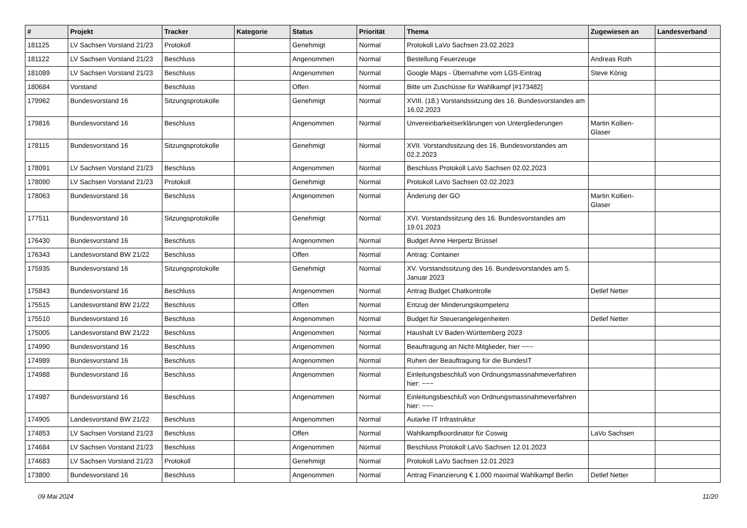| # | Projekt | Tracker | Kategorie | Status | Priorität | Thema | Zugewiesen an | Landesverband |
| --- | --- | --- | --- | --- | --- | --- | --- | --- |
| 181125 | LV Sachsen Vorstand 21/23 | Protokoll | | Genehmigt | Normal | Protokoll LaVo Sachsen 23.02.2023 | | |
| 181122 | LV Sachsen Vorstand 21/23 | Beschluss | | Angenommen | Normal | Bestellung Feuerzeuge | Andreas Roth | |
| 181089 | LV Sachsen Vorstand 21/23 | Beschluss | | Angenommen | Normal | Google Maps - Übernahme vom LGS-Eintrag | Steve König | |
| 180684 | Vorstand | Beschluss | | Offen | Normal | Bitte um Zuschüsse für Wahlkampf [#173482] | | |
| 179962 | Bundesvorstand 16 | Sitzungsprotokolle | | Genehmigt | Normal | XVIII. (18.) Vorstandssitzung des 16. Bundesvorstandes am 16.02.2023 | | |
| 179816 | Bundesvorstand 16 | Beschluss | | Angenommen | Normal | Unvereinbarkeitserklärungen von Untergliederungen | Martin Kollien-Glaser | |
| 178115 | Bundesvorstand 16 | Sitzungsprotokolle | | Genehmigt | Normal | XVII. Vorstandssitzung des 16. Bundesvorstandes am 02.2.2023 | | |
| 178091 | LV Sachsen Vorstand 21/23 | Beschluss | | Angenommen | Normal | Beschluss Protokoll LaVo Sachsen 02.02.2023 | | |
| 178090 | LV Sachsen Vorstand 21/23 | Protokoll | | Genehmigt | Normal | Protokoll LaVo Sachsen 02.02.2023 | | |
| 178063 | Bundesvorstand 16 | Beschluss | | Angenommen | Normal | Änderung der GO | Martin Kollien-Glaser | |
| 177511 | Bundesvorstand 16 | Sitzungsprotokolle | | Genehmigt | Normal | XVI. Vorstandssitzung des 16. Bundesvorstandes am 19.01.2023 | | |
| 176430 | Bundesvorstand 16 | Beschluss | | Angenommen | Normal | Budget Anne Herpertz Brüssel | | |
| 176343 | Landesvorstand BW 21/22 | Beschluss | | Offen | Normal | Antrag: Container | | |
| 175935 | Bundesvorstand 16 | Sitzungsprotokolle | | Genehmigt | Normal | XV. Vorstandssitzung des 16. Bundesvorstandes am 5. Januar 2023 | | |
| 175843 | Bundesvorstand 16 | Beschluss | | Angenommen | Normal | Antrag Budget Chatkontrolle | Detlef Netter | |
| 175515 | Landesvorstand BW 21/22 | Beschluss | | Offen | Normal | Entzug der Minderungskompetenz | | |
| 175510 | Bundesvorstand 16 | Beschluss | | Angenommen | Normal | Budget für Steuerangelegenheiten | Detlef Netter | |
| 175005 | Landesvorstand BW 21/22 | Beschluss | | Angenommen | Normal | Haushalt LV Baden-Württemberg 2023 | | |
| 174990 | Bundesvorstand 16 | Beschluss | | Angenommen | Normal | Beauftragung an Nicht-Mitglieder, hier ~~~ | | |
| 174989 | Bundesvorstand 16 | Beschluss | | Angenommen | Normal | Ruhen der Beauftragung für die BundesIT | | |
| 174988 | Bundesvorstand 16 | Beschluss | | Angenommen | Normal | Einleitungsbeschluß von Ordnungsmassnahmeverfahren hier: ~~~ | | |
| 174987 | Bundesvorstand 16 | Beschluss | | Angenommen | Normal | Einleitungsbeschluß von Ordnungsmassnahmeverfahren hier: ~~~ | | |
| 174905 | Landesvorstand BW 21/22 | Beschluss | | Angenommen | Normal | Autarke IT Infrastruktur | | |
| 174853 | LV Sachsen Vorstand 21/23 | Beschluss | | Offen | Normal | Wahlkampfkoordinator für Coswig | LaVo Sachsen | |
| 174684 | LV Sachsen Vorstand 21/23 | Beschluss | | Angenommen | Normal | Beschluss Protokoll LaVo Sachsen 12.01.2023 | | |
| 174683 | LV Sachsen Vorstand 21/23 | Protokoll | | Genehmigt | Normal | Protokoll LaVo Sachsen 12.01.2023 | | |
| 173800 | Bundesvorstand 16 | Beschluss | | Angenommen | Normal | Antrag Finanzierung € 1.000 maximal Wahlkampf Berlin | Detlef Netter | |
09 Mai 2024 11/20